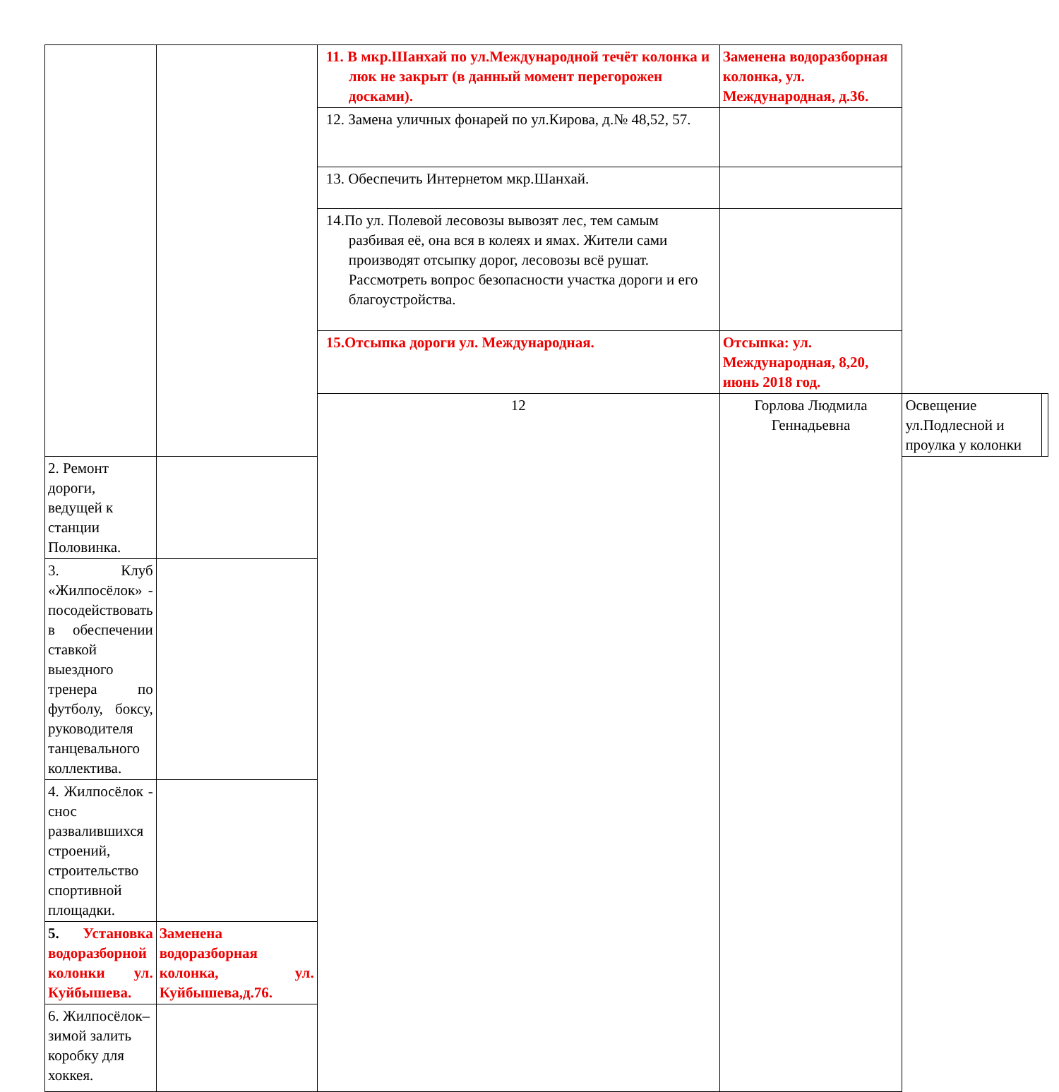| | | 11. В мкр.Шанхай по ул.Международной течёт колонка и люк не закрыт (в данный момент перегорожен досками). | Заменена водоразборная колонка, ул. Международная, д.36. | | |
| | | 12. Замена уличных фонарей по ул.Кирова, д.№ 48,52, 57. | | | |
| | | 13. Обеспечить Интернетом мкр.Шанхай. | | | |
| | | 14.По ул. Полевой лесовозы вывозят лес, тем самым разбивая её, она вся в колеях и ямах. Жители сами производят отсыпку дорог, лесовозы всё рушат. Рассмотреть вопрос безопасности участка дороги и его благоустройства. | | | |
| | | 15.Отсыпка дороги ул. Международная. | Отсыпка: ул. Международная, 8,20, июнь 2018 год. | | |
| | | 12 | Горлова Людмила Геннадьевна | Освещение ул.Подлесной и проулка у колонки | |
| 2. Ремонт дороги, ведущей к станции Половинка. | | | | | |
| 3. Клуб «Жилпосёлок» - посодействовать в обеспечении ставкой выездного тренера по футболу, боксу, руководителя танцевального коллектива. | | | | | |
| 4. Жилпосёлок - снос развалившихся строений, строительство спортивной площадки. | | | | | |
| 5. Установка водоразборной колонки ул. Куйбышева. | Заменена водоразборная колонка, ул. Куйбышева,д.76. | | | | |
| 6. Жилпосёлок–зимой залить коробку для хоккея. | | | | | |